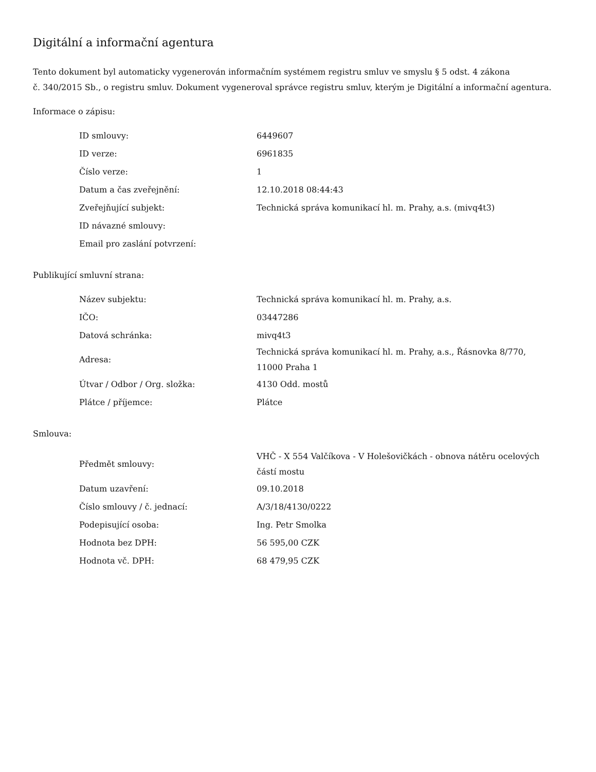Digitální a informační agentura
Tento dokument byl automaticky vygenerován informačním systémem registru smluv ve smyslu § 5 odst. 4 zákona
č. 340/2015 Sb., o registru smluv. Dokument vygeneroval správce registru smluv, kterým je Digitální a informační agentura.
Informace o zápisu:
| ID smlouvy: | 6449607 |
| ID verze: | 6961835 |
| Číslo verze: | 1 |
| Datum a čas zveřejnění: | 12.10.2018 08:44:43 |
| Zveřejňující subjekt: | Technická správa komunikací hl. m. Prahy, a.s. (mivq4t3) |
| ID návazné smlouvy: | |
| Email pro zaslání potvrzení: | |
Publikující smluvní strana:
| Název subjektu: | Technická správa komunikací hl. m. Prahy, a.s. |
| IČO: | 03447286 |
| Datová schránka: | mivq4t3 |
| Adresa: | Technická správa komunikací hl. m. Prahy, a.s., Řásnovka 8/770, 11000 Praha 1 |
| Útvar / Odbor / Org. složka: | 4130 Odd. mostů |
| Plátce / příjemce: | Plátce |
Smlouva:
| Předmět smlouvy: | VHČ - X 554 Valčíkova - V Holešovičkách - obnova nátěru ocelových částí mostu |
| Datum uzavření: | 09.10.2018 |
| Číslo smlouvy / č. jednací: | A/3/18/4130/0222 |
| Podepisující osoba: | Ing. Petr Smolka |
| Hodnota bez DPH: | 56 595,00 CZK |
| Hodnota vč. DPH: | 68 479,95 CZK |